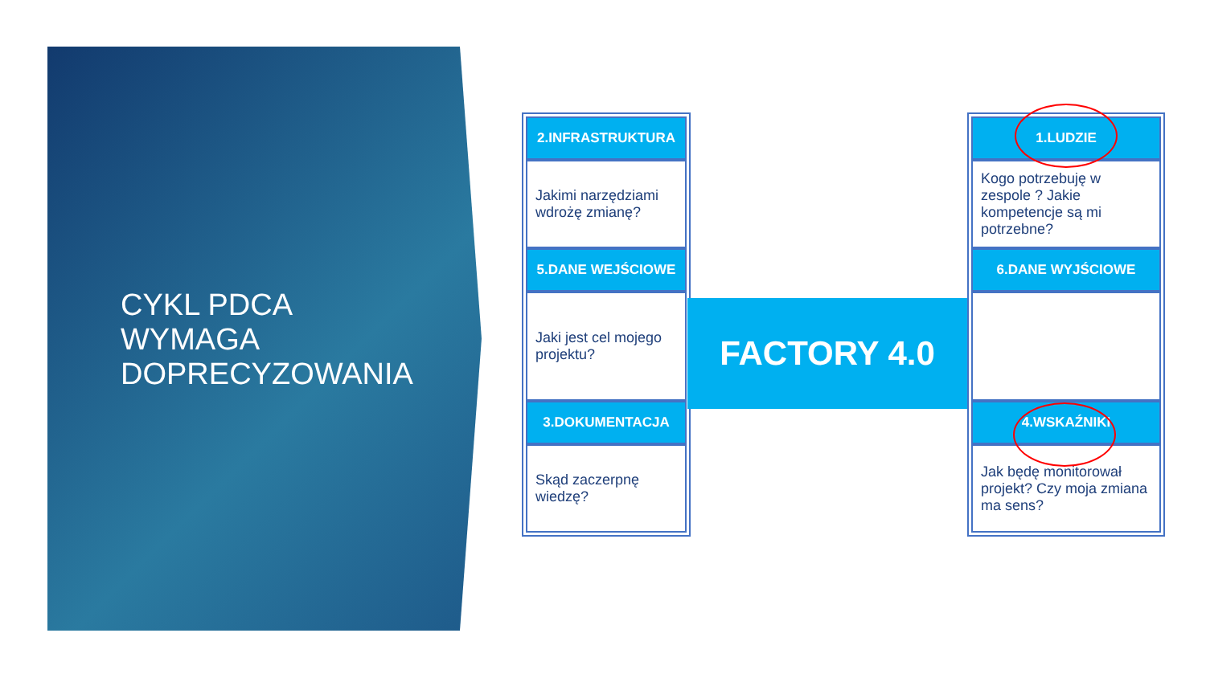CYKL PDCA
WYMAGA
DOPRECYZOWANIA
2.INFRASTRUKTURA
Jakimi narzędziami wdrożę zmianę?
5.DANE WEJŚCIOWE
Jaki jest cel mojego projektu?
3.DOKUMENTACJA
Skąd zaczerpnę wiedzę?
FACTORY 4.0
1.LUDZIE
Kogo potrzebuję w zespole ? Jakie kompetencje są mi potrzebne?
6.DANE WYJŚCIOWE
4.WSKAŹNIKI
Jak będę monitorował projekt? Czy moja zmiana ma sens?